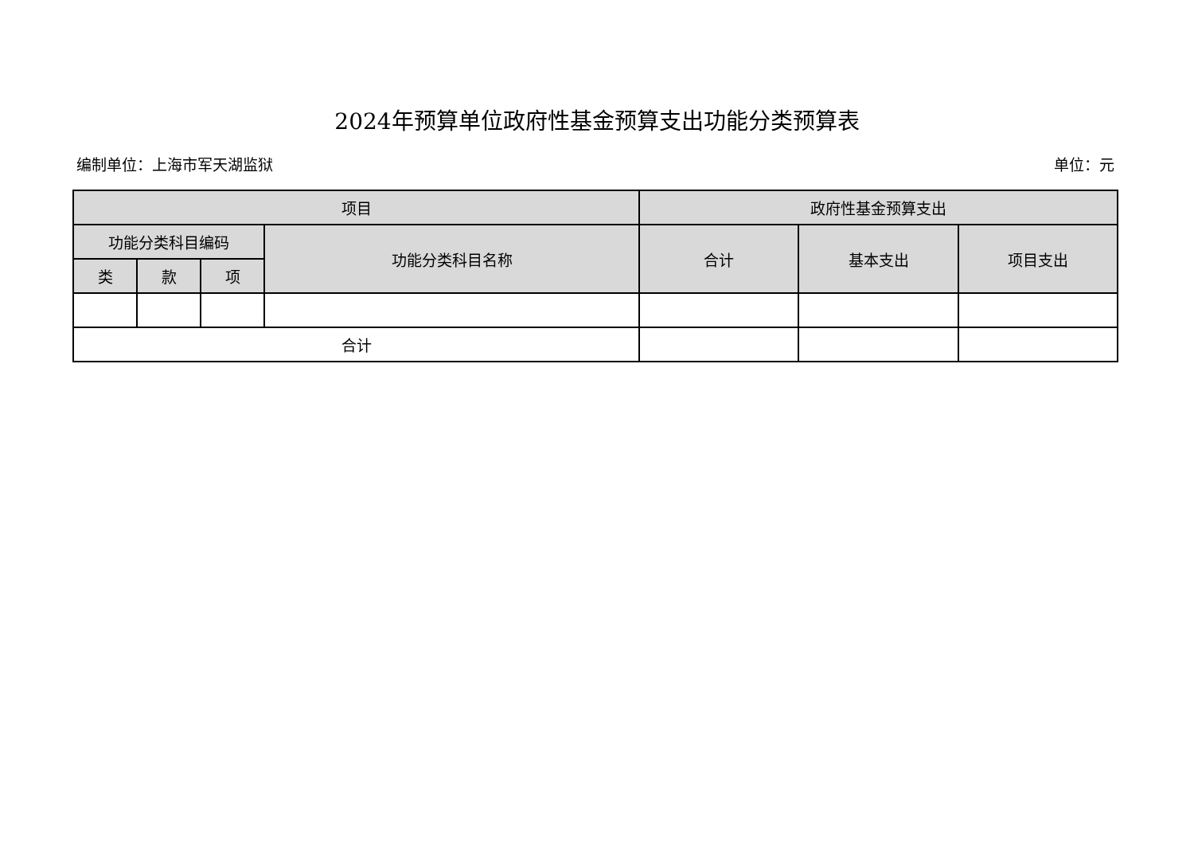2024年预算单位政府性基金预算支出功能分类预算表
编制单位：上海市军天湖监狱 单位：元
| 项目 | | | | 政府性基金预算支出 | | |
| --- | --- | --- | --- | --- | --- | --- |
| 功能分类科目编码 | | | 功能分类科目名称 | 合计 | 基本支出 | 项目支出 |
| 类 | 款 | 项 | | | | |
| 合计 | | | | | | |